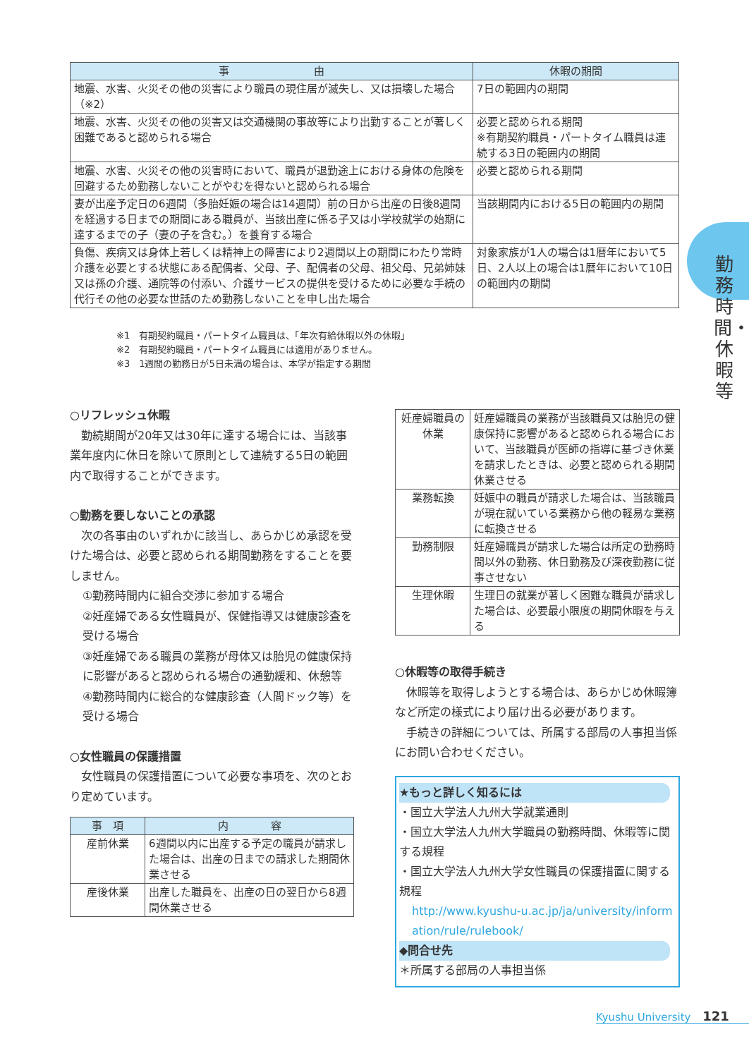| 事 由 | 休暇の期間 |
| --- | --- |
| 地震、水害、火災その他の災害により職員の現住居が滅失し、又は損壊した場合（※2） | 7日の範囲内の期間 |
| 地震、水害、火災その他の災害又は交通機関の事故等により出勤することが著しく困難であると認められる場合 | 必要と認められる期間 ※有期契約職員・パートタイム職員は連続する3日の範囲内の期間 |
| 地震、水害、火災その他の災害時において、職員が退勤途上における身体の危険を回避するため勤務しないことがやむを得ないと認められる場合 | 必要と認められる期間 |
| 妻が出産予定日の6週間（多胎妊娠の場合は14週間）前の日から出産の日後8週間を経過する日までの期間にある職員が、当該出産に係る子又は小学校就学の始期に達するまでの子（妻の子を含む。）を養育する場合 | 当該期間内における5日の範囲内の期間 |
| 負傷、疾病又は身体上若しくは精神上の障害により2週間以上の期間にわたり常時介護を必要とする状態にある配偶者、父母、子、配偶者の父母、祖父母、兄弟姉妹又は孫の介護、通院等の付添い、介護サービスの提供を受けるために必要な手続の代行その他の必要な世話のため勤務しないことを申し出た場合 | 対象家族が1人の場合は1暦年において5日、2人以上の場合は1暦年において10日の範囲内の期間 |
※1　有期契約職員・パートタイム職員は、「年次有給休暇以外の休暇」
※2　有期契約職員・パートタイム職員には適用がありません。
※3　1週間の勤務日が5日未満の場合は、本学が指定する期間
○リフレッシュ休暇
　勤続期間が20年又は30年に達する場合には、当該事業年度内に休日を除いて原則として連続する5日の範囲内で取得することができます。
○勤務を要しないことの承認
　次の各事由のいずれかに該当し、あらかじめ承認を受けた場合は、必要と認められる期間勤務をすることを要しません。
①勤務時間内に組合交渉に参加する場合
②妊産婦である女性職員が、保健指導又は健康診査を受ける場合
③妊産婦である職員の業務が母体又は胎児の健康保持に影響があると認められる場合の通勤緩和、休憩等
④勤務時間内に総合的な健康診査（人間ドック等）を受ける場合
○女性職員の保護措置
　女性職員の保護措置について必要な事項を、次のとおり定めています。
| 事 項 | 内 容 |
| --- | --- |
| 産前休業 | 6週間以内に出産する予定の職員が請求した場合は、出産の日までの請求した期間休業させる |
| 産後休業 | 出産した職員を、出産の日の翌日から8週間休業させる |
| 妊産婦職員の休業 | 妊産婦職員の業務が当該職員又は胎児の健康保持に影響があると認められる場合において、当該職員が医師の指導に基づき休業を請求したときは、必要と認められる期間休業させる |
| 業務転換 | 妊娠中の職員が請求した場合は、当該職員が現在就いている業務から他の軽易な業務に転換させる |
| 勤務制限 | 妊産婦職員が請求した場合は所定の勤務時間以外の勤務、休日勤務及び深夜勤務に従事させない |
| 生理休暇 | 生理日の就業が著しく困難な職員が請求した場合は、必要最小限度の期間休暇を与える |
○休暇等の取得手続き
　休暇等を取得しようとする場合は、あらかじめ休暇簿など所定の様式により届け出る必要があります。
　手続きの詳細については、所属する部局の人事担当係にお問い合わせください。
★もっと詳しく知るには
・国立大学法人九州大学就業通則
・国立大学法人九州大学職員の勤務時間、休暇等に関する規程
・国立大学法人九州大学女性職員の保護措置に関する規程
http://www.kyushu-u.ac.jp/ja/university/information/rule/rulebook/
◆問合せ先
＊所属する部局の人事担当係
勤務時間・休暇等
Kyushu University 121